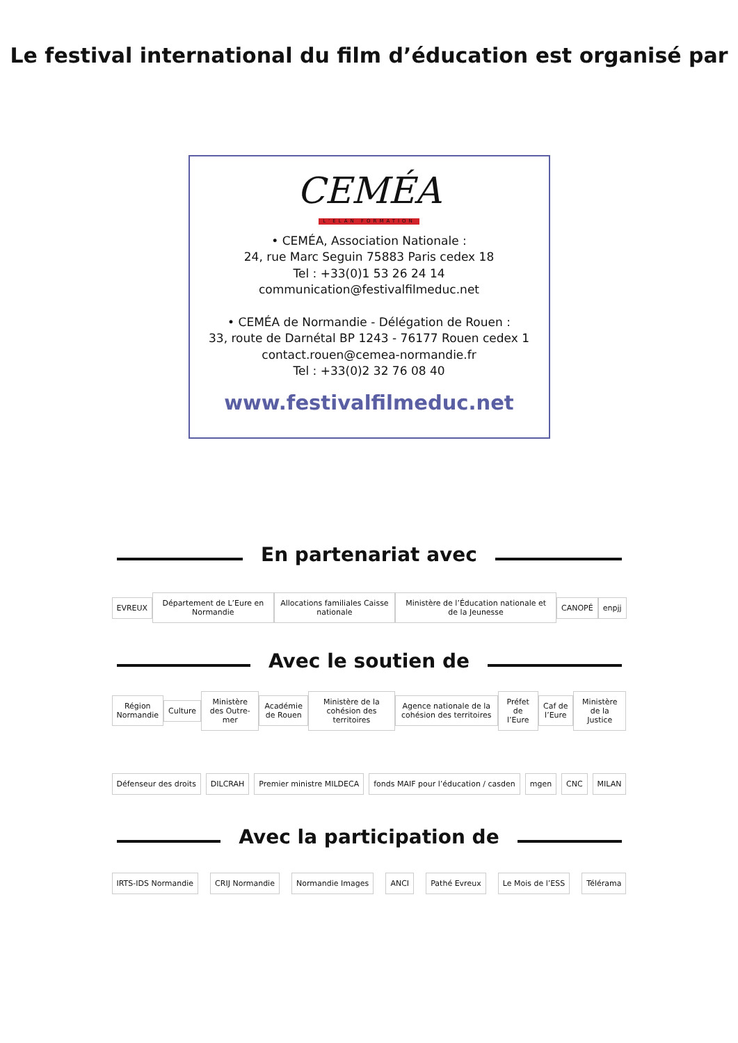Le festival international du film d’éducation est organisé par
CEMÉA
L’ELAN FORMATION
• CEMÉA, Association Nationale :
24, rue Marc Seguin 75883 Paris cedex 18
Tel : +33(0)1 53 26 24 14
communication@festivalfilmeduc.net
• CEMÉA de Normandie - Délégation de Rouen :
33, route de Darnétal BP 1243 - 76177 Rouen cedex 1
contact.rouen@cemea-normandie.fr
Tel : +33(0)2 32 76 08 40
www.festivalfilmeduc.net
En partenariat avec
EVREUX Département de L’Eure en Normandie Allocations familiales Caisse nationale Ministère de l’Éducation nationale et de la Jeunesse CANOPÉ enpjj
Avec le soutien de
Région Normandie Culture Ministère des Outre-mer Académie de Rouen Ministère de la cohésion des territoires Agence nationale de la cohésion des territoires Préfet de l’Eure Caf de l’Eure Ministère de la Justice
Défenseur des droits DILCRAH Premier ministre MILDECA fonds MAIF pour l’éducation / casden mgen CNC MILAN
Avec la participation de
IRTS-IDS Normandie CRIJ Normandie Normandie Images ANCI Pathé Evreux Le Mois de l’ESS Télérama